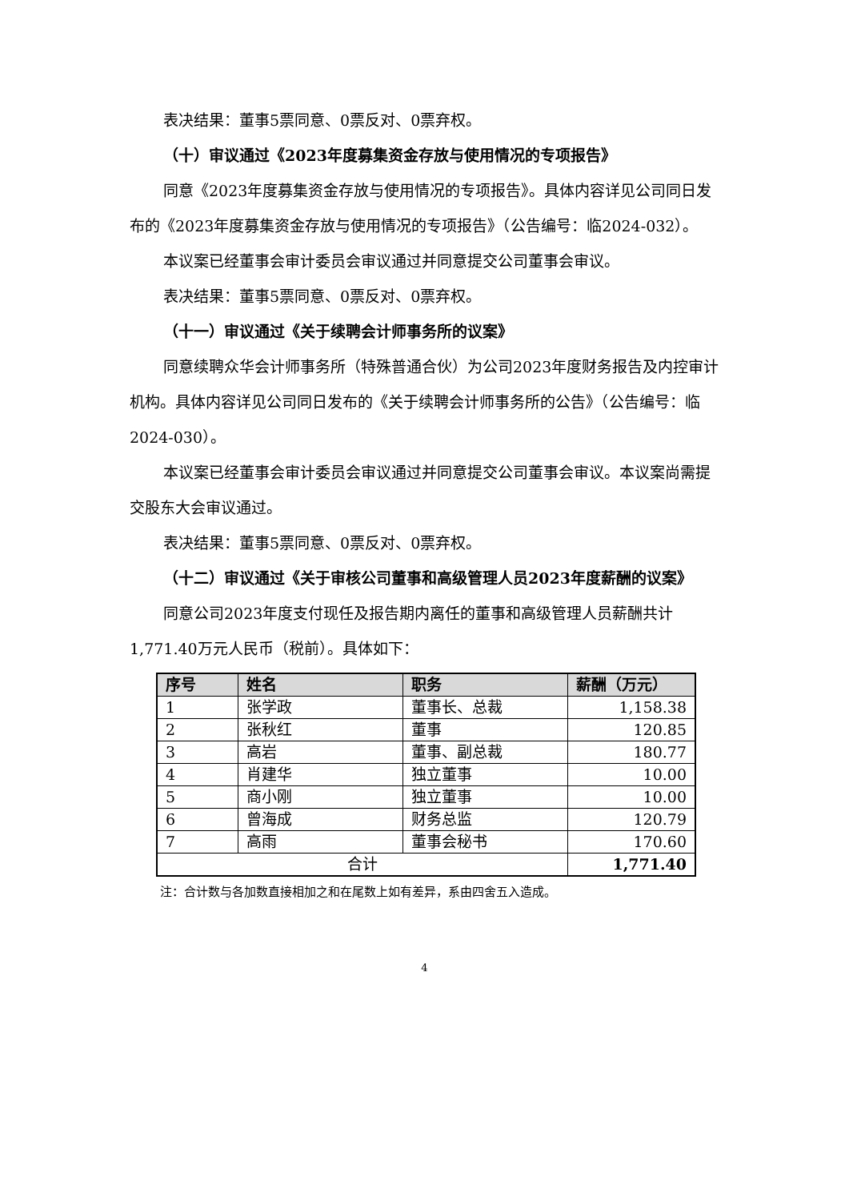表决结果：董事5票同意、0票反对、0票弃权。
（十）审议通过《2023年度募集资金存放与使用情况的专项报告》
同意《2023年度募集资金存放与使用情况的专项报告》。具体内容详见公司同日发布的《2023年度募集资金存放与使用情况的专项报告》（公告编号：临2024-032）。
本议案已经董事会审计委员会审议通过并同意提交公司董事会审议。
表决结果：董事5票同意、0票反对、0票弃权。
（十一）审议通过《关于续聘会计师事务所的议案》
同意续聘众华会计师事务所（特殊普通合伙）为公司2023年度财务报告及内控审计机构。具体内容详见公司同日发布的《关于续聘会计师事务所的公告》（公告编号：临2024-030）。
本议案已经董事会审计委员会审议通过并同意提交公司董事会审议。本议案尚需提交股东大会审议通过。
表决结果：董事5票同意、0票反对、0票弃权。
（十二）审议通过《关于审核公司董事和高级管理人员2023年度薪酬的议案》
同意公司2023年度支付现任及报告期内离任的董事和高级管理人员薪酬共计1,771.40万元人民币（税前）。具体如下：
| 序号 | 姓名 | 职务 | 薪酬（万元） |
| --- | --- | --- | --- |
| 1 | 张学政 | 董事长、总裁 | 1,158.38 |
| 2 | 张秋红 | 董事 | 120.85 |
| 3 | 高岩 | 董事、副总裁 | 180.77 |
| 4 | 肖建华 | 独立董事 | 10.00 |
| 5 | 商小刚 | 独立董事 | 10.00 |
| 6 | 曾海成 | 财务总监 | 120.79 |
| 7 | 高雨 | 董事会秘书 | 170.60 |
| 合计 | | | 1,771.40 |
注：合计数与各加数直接相加之和在尾数上如有差异，系由四舍五入造成。
4